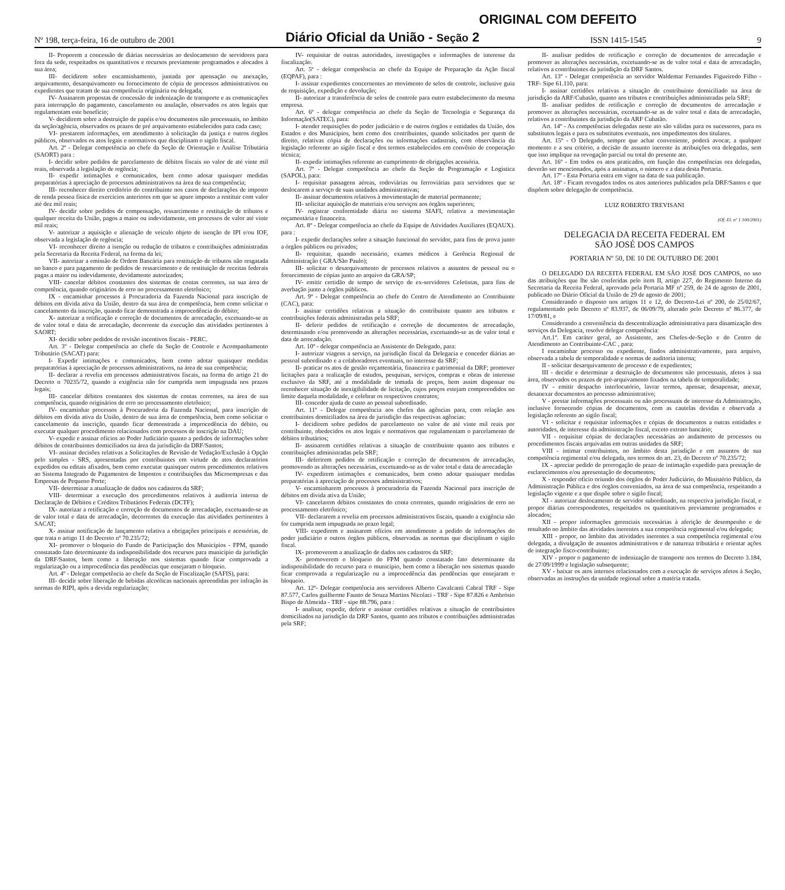ORIGINAL COM DEFEITO
Nº 198, terça-feira, 16 de outubro de 2001 Diário Oficial da União - Seção 2 ISSN 1415-1545 9
II- Proporem a concessão de diárias necessárias ao deslocamento de servidores para fora da sede, respeitados os quantitativos e recursos previamente programados e alocados à sua área;
III- decidirem sobre encaminhamento, juntada por apensação ou anexação, arquivamento, desarquivamento ou fornecimento de cópia de processos administrativos ou expedientes que tratam de sua competência originária ou delegada;
IV- Assinarem propostas de concessão de indenização de transporte e as comunicações para interrupção do pagamento, cancelamento ou anulação, observados os atos legais que regulamentam este benefício;
V- decidirem sobre a destruição de papéis e/ou documentos não processuais, no âmbito da seção/agência, observados os prazos de pré arquivamento estabelecidos para cada caso;
VI- prestarem informações, em atendimento à solicitação da justiça e outros órgãos públicos, observados os atos legais e normativos que disciplinam o sigilo fiscal.
Art. 2º - Delegar competência ao chefe da Seção de Orientação e Análise Tributária (SAORT) para :
I- decidir sobre pedidos de parcelamento de débitos fiscais no valor de até vinte mil reais, observada a legislação de regência;
II- expedir intimações e comunicados, bem como adotar quaisquer medidas preparatórias à apreciação de processos administrativos na área de sua competência;
III- reconhecer direito creditório do contribuinte nos casos de declarações de imposto de renda pessoa física de exercícios anteriores em que se apure imposto a restituir com valor até dez mil reais;
IV- decidir sobre pedidos de compensação, ressarcimento e restituição de tributos e qualquer receita da União, pagos a maior ou indevidamente, em processos de valor até vinte mil reais;
V- autorizar a aquisição e alienação de veículo objeto de isenção de IPI e/ou IOF, observada a legislação de regência;
VI- reconhecer direito a isenção ou redução de tributos e contribuições administradas pela Secretaria da Receita Federal, na forma da lei;
VII- autorizar a emissão de Ordem Bancária para restituição de tributos não resgatada no banco e para pagamento de pedidos de ressarcimento e de restituição de receitas federais pagas a maior ou indevidamente, devidamente autorizados;
VIII- cancelar débitos constantes dos sistemas de contas correntes, na sua área de competência, quando originários de erro no processamento eletrônico;
IX - encaminhar processos à Procuradoria da Fazenda Nacional para inscrição de débitos em dívida ativa da União, dentro da sua área de competência, bem como solicitar o cancelamento da inscrição, quando ficar demonstrada a improcedência do débito;
X- autorizar a retificação e correção de documentos de arrecadação, excetuando-se as de valor total e data de arrecadação, decorrente da execução das atividades pertinentes à SAORT;
XI- decidir sobre pedidos de revisão incentivos fiscais - PERC.
Art. 3º - Delegar competência ao chefe da Seção de Controle e Acompanhamento Tributário (SACAT) para:
I- Expedir intimações e comunicados, bem como adotar quaisquer medidas preparatórias à apreciação de processos administrativos, na área de sua competência;
II- declarar a revelia em processos administrativos fiscais, na forma do artigo 21 do Decreto n 70235/72, quando a exigência não for cumprida nem impugnada nos prazos legais;
III- cancelar débitos constantes dos sistemas de contas correntes, na área de sua competência, quando originários de erro no processamento eletrônico;
IV- encaminhar processos à Procuradoria da Fazenda Nacional, para inscrição de débitos em dívida ativa da União, dentro de sua área de competência, bem como solicitar o cancelamento da inscrição, quando ficar demonstrada a improcedência do débito, ou executar qualquer procedimento relacionados com processos de inscrição na DAU;
V- expedir e assinar ofícios ao Poder Judiciário quanto a pedidos de informações sobre débitos de contribuintes domiciliados na área da jurisdição da DRF/Santos;
VI- assinar decisões relativas a Solicitações de Revisão de Vedação/Exclusão à Opção pelo simples - SRS, apresentadas por contribuintes em virtude de atos declaratórios expedidos ou editais afixados, bem como executar quaisquer outros procedimentos relativos ao Sistema Integrado de Pagamentos de Impostos e contribuições das Microempresas e das Empresas de Pequeno Porte;
VII- determinar a atualização de dados nos cadastros da SRF;
VIII- determinar a execução dos procedimentos relativos à auditoria interna de Declaração de Débitos e Créditos Tributários Federais (DCTF);
IX- autorizar a retificação e correção de documentos de arrecadação, excetuando-se as de valor total e data de arrecadação, decorrentes da execução das atividades pertinentes à SACAT;
X- assinar notificação de lançamento relativa a obrigações principais e acessórias, de que trata o artigo 11 do Decreto nº 70.235/72;
XI- promover o bloqueio do Fundo de Participação dos Municípios - FPM, quando constatado fato determinante da indisponibilidade dos recursos para município da jurisdição da DRF/Santos, bem como a liberação nos sistemas quando ficar comprovada a regularização ou a improcedência das pendências que ensejaram o bloqueio.
Art. 4º - Delegar competência ao chefe da Seção de Fiscalização (SAFIS), para:
III- decidir sobre liberação de bebidas alcoólicas nacionais apreendidas por infração às normas do RIPI, após a devida regularização;
IV- requisitar de outras autoridades, investigações e informações de interesse da fiscalização.
Art. 5º - delegar competência ao chefe da Equipe de Preparação da Ação fiscal (EQPAF), para :
I- assinar expedientes concernentes ao movimento de selos de controle, inclusive guia de requisição, expedição e devolução;
II- autorizar a transferência de selos de controle para outro estabelecimento da mesma empresa.
Art. 6º - delegar competência ao chefe da Seção de Tecnologia e Segurança da Informação(SATEC), para:
I- atender requisições do poder judiciário e de outros órgãos e entidades da União, dos Estados e dos Municípios, bem como dos contribuintes, quando solicitados por quem de direito, relativas cópia de declarações ou informações cadastrais, com observância da legislação referente ao sigilo fiscal e dos termos estabelecidos em convênio de cooperação técnica;
II- expedir intimações referente ao cumprimento de obrigações acessória.
Art. 7º - Delegar competência ao chefe da Seção de Programação e Logística (SAPOL), para:
I- requisitar passagens aéreas, rodoviárias ou ferroviárias para servidores que se deslocarem a serviço de suas unidades administrativas;
II- assinar documentos relativos à movimentação de material permanente;
III- solicitar aquisição de materiais e/ou serviços aos órgãos superiores;
IV- registrar conformidade diária no sistema SIAFI, relativa a movimentação orçamentária e financeira.
Art. 8º - Delegar competência ao chefe da Equipe de Atividades Auxiliares (EQAUX). para :
I- expedir declarações sobre a situação funcional do servidor, para fins de prova junto a órgãos públicos ou privados;
II- requisitar, quando necessário, exames médicos à Gerência Regional de Administração ( GRA/São Paulo);
III- solicitar o desarquivamento de processos relativos a assuntos de pessoal ou o fornecimento de cópias junto ao arquivo da GRA/SP;
IV- emitir certidão de tempo de serviço de ex-servidores Celetistas, para fins de averbação junto a órgãos públicos.
Art. 9º - Delegar competência ao chefe do Centro de Atendimento ao Contribuinte (CAC), para:
I- assinar certidões relativas a situação do contribuinte quanto aos tributos e contribuições federais administradas pela SRF;
II- deferir pedidos de retificação e correção de documentos de arrecadação, determinando e/ou promovendo as alterações necessárias, excetuando-se as de valor total e data de arrecadação.
Art. 10º - delegar competência ao Assistente do Delegado, para:
I- autorizar viagens a serviço, na jurisdição fiscal da Delegacia e conceder diárias ao pessoal subordinado e a colaboradores eventuais, no interesse da SRF;
II- praticar os atos de gestão orçamentária, financeira e patrimonial da DRF; promover licitações para a realização de estudos, pesquisas, serviços, compras e obras de interesse exclusivo da SRF, até a modalidade de tomada de preços, bem assim dispensar ou reconhecer situação de inexigibilidade de licitação, cujos preços estejam compreendidos no limite daquela modalidade, e celebrar os respectivos contratos;
III- conceder ajuda de custo ao pessoal subordinado.
Art. 11º - Delegar competência aos chefes das agências para, com relação aos contribuintes domiciliados na área de jurisdição das respectivas agências:
I- decidirem sobre pedidos de parcelamento no valor de até vinte mil reais por contribuinte, obedecidos os atos legais e normativos que regulamentam o parcelamento de débitos tributários;
II- assinarem certidões relativas a situação de contribuinte quanto aos tributos e contribuições administradas pela SRF;
III- deferirem pedidos de retificação e correção de documentos de arrecadação, promovendo as alterações necessárias, excetuando-se as de valor total e data de arrecadação
IV- expedirem intimações e comunicados, bem como adotar quaisquer medidas preparatórias à apreciação de processos administrativos;
V- encaminharem processos à procuradoria da Fazenda Nacional para inscrição de débitos em dívida ativa da União;
VI- cancelarem débitos constantes do conta correntes, quando originários de erro no processamento eletrônico;
VII- declararem a revelia em processos administrativos fiscais, quando a exigência não for cumprida nem impugnada no prazo legal;
VIII- expedirem e assinarem ofícios em atendimento a pedido de informações do poder judiciário e outros órgãos públicos, observadas as normas que disciplinam o sigilo fiscal.
IX- promoverem a atualização de dados nos cadastros da SRF;
X- promoverem o bloqueio do FPM quando constatado fato determinante da indisponibilidade do recurso para o município, bem como a liberação nos sistemas quando ficar comprovada a regularização ou a improcedência das pendências que ensejaram o bloqueio.
Art. 12º- Delegar competência aos servidores Alberto Cavalcanti Cabral TRF - Sipe 87.577, Carlos guilherme Fausto de Souza Martins Nicolaci - TRF - Sipe 87.826 e Ambrósio Bispo de Almeida - TRF - sipe 88.796, para :
I- analisar, expedir, deferir e assinar certidões relativas a situação de contribuintes domiciliados na jurisdição da DRF Santos, quanto aos tributos e contribuições administradas pela SRF;
II- analisar pedidos de retificação e correção de documentos de arrecadação e promover as alterações necessárias, excetuando-se as de valor total e data de arrecadação, relativos a contribuintes da jurisdição da DRF Santos.
Art. 13º - Delegar competência ao servidor Waldemar Fernandes Figueiredo Filho - TRF- Sipe 61.110, para:
I- assinar certidões relativas a situação de contribuinte domiciliado na área de jurisdição da ARF/Cubatão, quanto aos tributos e contribuições administradas pela SRF;
II- analisar pedidos de retificação e correção de documentos de arrecadação e promover as alterações necessárias, excetuando-se as de valor total e data de arrecadação, relativos a contribuintes da jurisdição da ARF Cubatão.
Art. 14º - As competências delegadas neste ato são válidas para os sucessores, para os substitutos legais e para os substitutos eventuais, nos impedimentos dos titulares.
Art. 15º - O Delegado, sempre que achar conveniente, poderá avocar, a qualquer momento e a seu critério, a decisão de assunto inerente às atribuições ora delegadas, sem que isso implique na revogação parcial ou total do presente ato.
Art. 16º - Em todos os atos praticados, em função das competências ora delegadas, deverão ser mencionados, após a assinatura, o número e a data desta Portaria.
Art. 17º - Esta Portaria entra em vigor na data de sua publicação.
Art. 18º - Ficam revogados todos os atos anteriores publicados pela DRF/Santos e que dispõem sobre delegação de competência.
LUIZ ROBERTO TREVISANI
(Of. El. nº 1 100/2001)
DELEGACIA DA RECEITA FEDERAL EM
SÃO JOSÉ DOS CAMPOS
PORTARIA Nº 50, DE 10 DE OUTUBRO DE 2001
O DELEGADO DA RECEITA FEDERAL EM SÃO JOSÉ DOS CAMPOS, no uso das atribuições que lhe são conferidas pelo item II, artigo 227, do Regimento Interno da Secretaria da Receita Federal, aprovado pela Portaria MF nº 259, de 24 de agosto de 2001, publicado no Diário Oficial da União de 29 de agosto de 2001;
Considerando o disposto nos artigos 11 e 12, do Decreto-Lei nº 200, de 25/02/67, regulamentado pelo Decreto nº 83.937, de 06/09/79, alterado pelo Decreto nº 86.377, de 17/09/81, e
Considerando a conveniência da descentralização administrativa para dinamização dos serviços da Delegacia, resolve delegar competência:
Art.1º. Em caráter geral, ao Assistente, aos Chefes-de-Seção e do Centro de Atendimento ao Contribuinte-CAC , para:
I encaminhar processo ou expediente, findos administrativamente, para arquivo, observada a tabela de temporalidade e normas de auditoria interna;
II - solicitar desarquivamento de processo e de expedientes;
III - decidir e determinar a destruição de documentos não processuais, afetos à sua área, observados os prazos de pré-arquivamento fixados na tabela de temporalidade;
IV - emitir despacho interlocutório, lavrar termos, apensar, desapensar, anexar, desanexar documentos ao processo administrativo;
V - prestar informações processuais ou não processuais de interesse da Administração, inclusive fornecendo cópias de documentos, com as cautelas devidas e observada a legislação referente ao sigilo fiscal;
VI - solicitar e requisitar informações e cópias de documentos a outras entidades e autoridades, de interesse da administração fiscal, exceto extrato bancário;
VII - requisitar cópias de declarações necessárias ao andamento de processos ou procedimentos fiscais arquivadas em outras unidades da SRF;
VIII - intimar contribuintes, no âmbito desta jurisdição e em assuntos de sua competência regimental e/ou delegada, nos termos do art. 23, do Decreto nº 70.235/72;
IX - apreciar pedido de prorrogação de prazo de intimação expedido para prestação de esclarecimentos e/ou apresentação de documentos;
X - responder ofício oriundo dos órgãos do Poder Judiciário, do Ministério Público, da Administração Pública e dos órgãos conveniados, na área de sua competência, respeitando a legislação vigente e a que dispõe sobre o sigilo fiscal;
XI - autorizar deslocamento de servidor subordinado, na respectiva jurisdição fiscal, e propor diárias correspondentes, respeitados os quantitativos previamente programados e alocados;
XII - propor informações gerenciais necessárias à aferição de desempenho e de resultado no âmbito das atividades inerentes a sua competência regimental e/ou delegada;
XIII - propor, no âmbito das atividades inerentes a sua competência regimental e/ou delegada, a divulgação de assuntos administrativos e de natureza tributária e orientar ações de integração fisco-contribuinte;
XIV - propor o pagamento de indenização de transporte nos termos do Decreto 3.184, de 27/09/1999 e legislação subsequente;
XV - baixar os atos internos relacionados com a execução de serviços afetos à Seção, observadas as instruções da unidade regional sobre a matéria tratada.